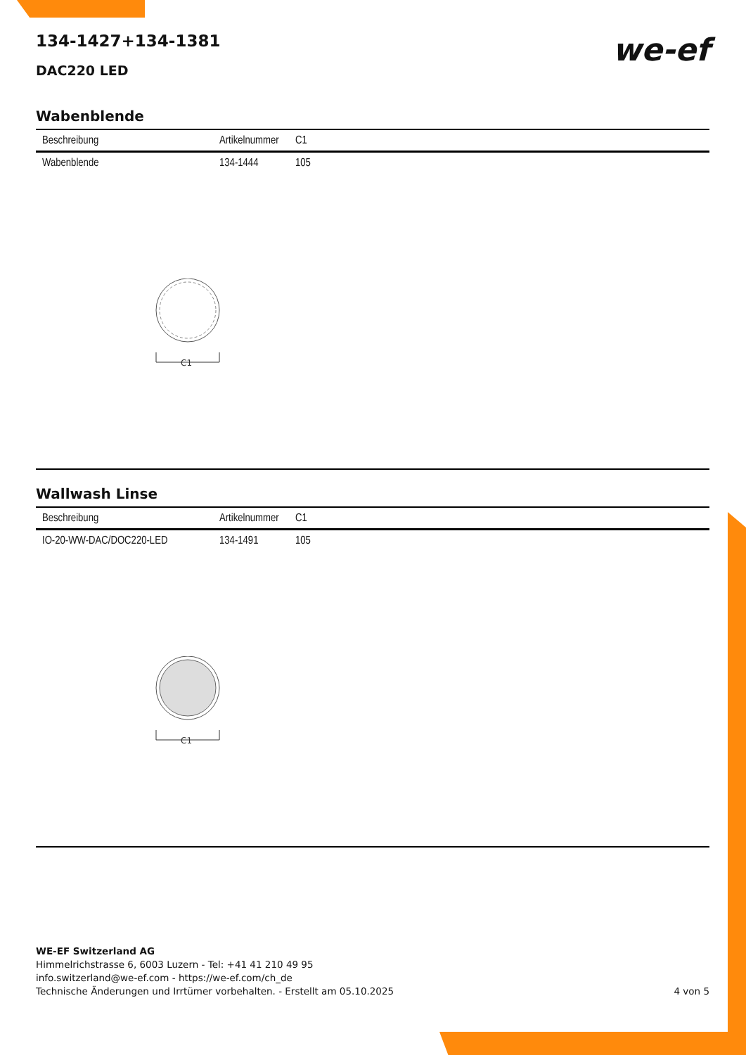134-1427+134-1381
DAC220 LED
we-ef
Wabenblende
| Beschreibung | Artikelnummer | C1 |
| --- | --- | --- |
| Wabenblende | 134-1444 | 105 |
C1
Wallwash Linse
| Beschreibung | Artikelnummer | C1 |
| --- | --- | --- |
| IO-20-WW-DAC/DOC220-LED | 134-1491 | 105 |
C1
WE-EF Switzerland AG
Himmelrichstrasse 6, 6003 Luzern - Tel: +41 41 210 49 95
info.switzerland@we-ef.com - https://we-ef.com/ch_de
Technische Änderungen und Irrtümer vorbehalten. - Erstellt am 05.10.2025 4 von 5